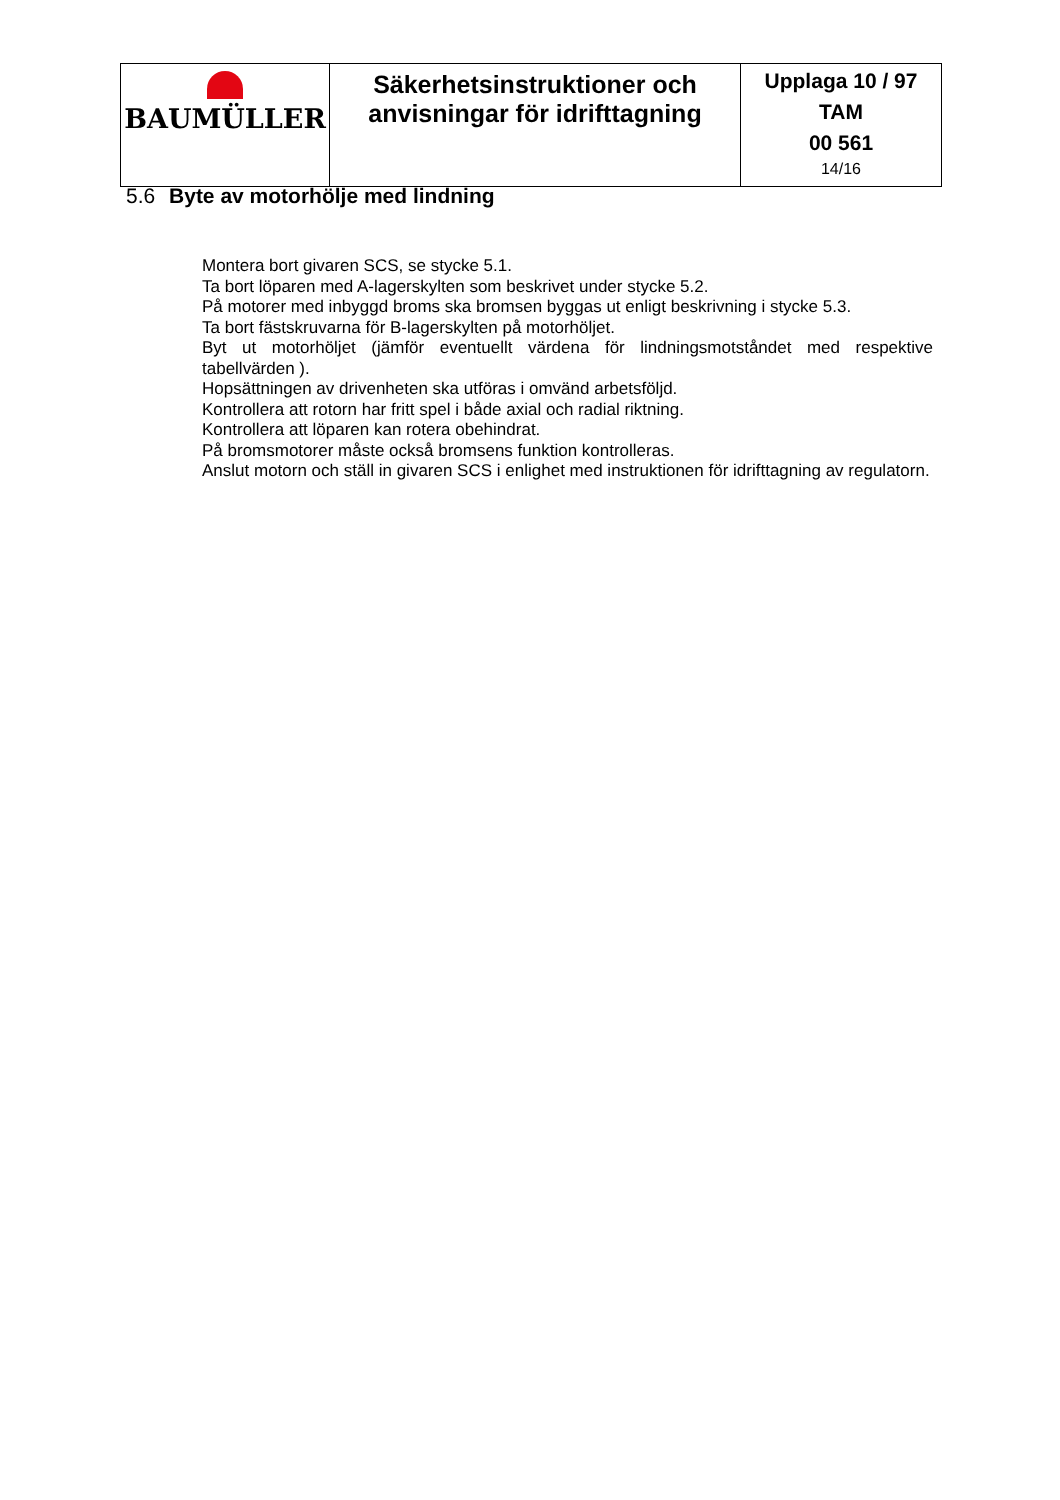| BAUMÜLLER | Säkerhetsinstruktioner och anvisningar för idrifttagning | Upplaga 10 / 97 TAM 00 561 14/16 |
5.6 Byte av motorhölje med lindning
Montera bort givaren SCS, se stycke 5.1.
Ta bort löparen med A-lagerskylten som beskrivet under stycke 5.2.
På motorer med inbyggd broms ska bromsen byggas ut enligt beskrivning i stycke 5.3.
Ta bort fästskruvarna för B-lagerskylten på motorhöljet.
Byt ut motorhöljet (jämför eventuellt värdena för lindningsmotståndet med respektive tabellvärden ).
Hopsättningen av drivenheten ska utföras i omvänd arbetsföljd.
Kontrollera att rotorn har fritt spel i både axial och radial riktning.
Kontrollera att löparen kan rotera obehindrat.
På bromsmotorer måste också bromsens funktion kontrolleras.
Anslut motorn och ställ in givaren SCS i enlighet med instruktionen för idrifttagning av regulatorn.